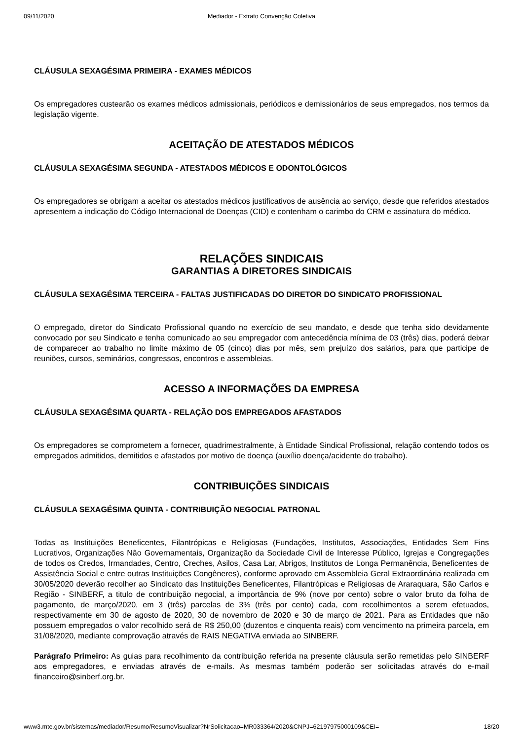09/11/2020 Mediador - Extrato Convenção Coletiva
CLÁUSULA SEXAGÉSIMA PRIMEIRA - EXAMES MÉDICOS
Os empregadores custearão os exames médicos admissionais, periódicos e demissionários de seus empregados, nos termos da legislação vigente.
ACEITAÇÃO DE ATESTADOS MÉDICOS
CLÁUSULA SEXAGÉSIMA SEGUNDA - ATESTADOS MÉDICOS E ODONTOLÓGICOS
Os empregadores se obrigam a aceitar os atestados médicos justificativos de ausência ao serviço, desde que referidos atestados apresentem a indicação do Código Internacional de Doenças (CID) e contenham o carimbo do CRM e assinatura do médico.
RELAÇÕES SINDICAIS
GARANTIAS A DIRETORES SINDICAIS
CLÁUSULA SEXAGÉSIMA TERCEIRA - FALTAS JUSTIFICADAS DO DIRETOR DO SINDICATO PROFISSIONAL
O empregado, diretor do Sindicato Profissional quando no exercício de seu mandato, e desde que tenha sido devidamente convocado por seu Sindicato e tenha comunicado ao seu empregador com antecedência mínima de 03 (três) dias, poderá deixar de comparecer ao trabalho no limite máximo de 05 (cinco) dias por mês, sem prejuízo dos salários, para que participe de reuniões, cursos, seminários, congressos, encontros e assembleias.
ACESSO A INFORMAÇÕES DA EMPRESA
CLÁUSULA SEXAGÉSIMA QUARTA - RELAÇÃO DOS EMPREGADOS AFASTADOS
Os empregadores se comprometem a fornecer, quadrimestralmente, à Entidade Sindical Profissional, relação contendo todos os empregados admitidos, demitidos e afastados por motivo de doença (auxílio doença/acidente do trabalho).
CONTRIBUIÇÕES SINDICAIS
CLÁUSULA SEXAGÉSIMA QUINTA - CONTRIBUIÇÃO NEGOCIAL PATRONAL
Todas as Instituições Beneficentes, Filantrópicas e Religiosas (Fundações, Institutos, Associações, Entidades Sem Fins Lucrativos, Organizações Não Governamentais, Organização da Sociedade Civil de Interesse Público, Igrejas e Congregações de todos os Credos, Irmandades, Centro, Creches, Asilos, Casa Lar, Abrigos, Institutos de Longa Permanência, Beneficentes de Assistência Social e entre outras Instituições Congêneres), conforme aprovado em Assembleia Geral Extraordinária realizada em 30/05/2020 deverão recolher ao Sindicato das Instituições Beneficentes, Filantrópicas e Religiosas de Araraquara, São Carlos e Região - SINBERF, a titulo de contribuição negocial, a importância de 9% (nove por cento) sobre o valor bruto da folha de pagamento, de março/2020, em 3 (três) parcelas de 3% (três por cento) cada, com recolhimentos a serem efetuados, respectivamente em 30 de agosto de 2020, 30 de novembro de 2020 e 30 de março de 2021. Para as Entidades que não possuem empregados o valor recolhido será de R$ 250,00 (duzentos e cinquenta reais) com vencimento na primeira parcela, em 31/08/2020, mediante comprovação através de RAIS NEGATIVA enviada ao SINBERF.
Parágrafo Primeiro: As guias para recolhimento da contribuição referida na presente cláusula serão remetidas pelo SINBERF aos empregadores, e enviadas através de e-mails. As mesmas também poderão ser solicitadas através do e-mail financeiro@sinberf.org.br.
www3.mte.gov.br/sistemas/mediador/Resumo/ResumoVisualizar?NrSolicitacao=MR033364/2020&CNPJ=62197975000109&CEI= 18/20